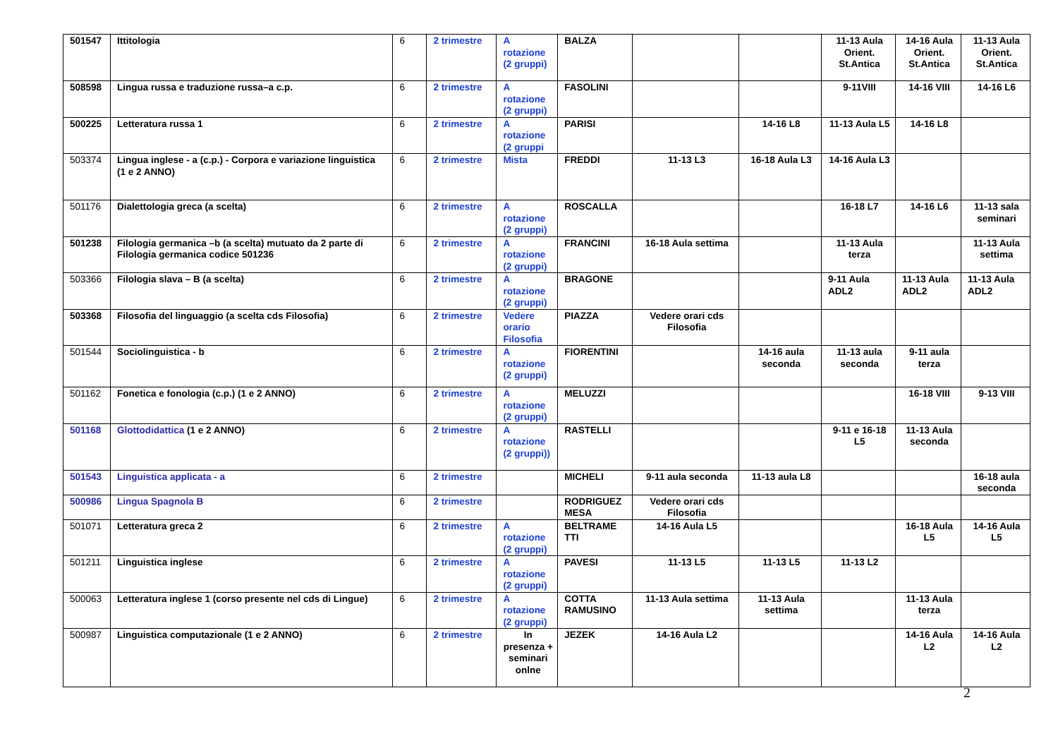| 501547 | Ittitologia | 6 | 2 trimestre | A rotazione (2 gruppi) | BALZA | | | 11-13 Aula Orient. St.Antica | 14-16 Aula Orient. St.Antica | 11-13 Aula Orient. St.Antica |
| 508598 | Lingua russa e traduzione russa–a c.p. | 6 | 2 trimestre | A rotazione (2 gruppi) | FASOLINI | | | 9-11VIII | 14-16 VIII | 14-16 L6 |
| 500225 | Letteratura russa 1 | 6 | 2 trimestre | A rotazione (2 gruppi | PARISI | | 14-16 L8 | 11-13 Aula L5 | 14-16 L8 | |
| 503374 | Lingua inglese - a (c.p.) - Corpora e variazione linguistica (1 e 2 ANNO) | 6 | 2 trimestre | Mista | FREDDI | 11-13 L3 | 16-18 Aula L3 | 14-16 Aula L3 | | |
| 501176 | Dialettologia greca (a scelta) | 6 | 2 trimestre | A rotazione (2 gruppi) | ROSCALLA | | | 16-18 L7 | 14-16 L6 | 11-13 sala seminari |
| 501238 | Filologia germanica –b (a scelta) mutuato da 2 parte di Filologia germanica codice 501236 | 6 | 2 trimestre | A rotazione (2 gruppi) | FRANCINI | 16-18 Aula settima | | 11-13 Aula terza | | 11-13 Aula settima |
| 503366 | Filologia slava – B (a scelta) | 6 | 2 trimestre | A rotazione (2 gruppi) | BRAGONE | | | 9-11 Aula ADL2 | 11-13 Aula ADL2 | 11-13 Aula ADL2 |
| 503368 | Filosofia del linguaggio (a scelta cds Filosofia) | 6 | 2 trimestre | Vedere orario Filosofia | PIAZZA | Vedere orari cds Filosofia | | | | |
| 501544 | Sociolinguistica - b | 6 | 2 trimestre | A rotazione (2 gruppi) | FIORENTINI | | 14-16 aula seconda | 11-13 aula seconda | 9-11 aula terza | |
| 501162 | Fonetica e fonologia (c.p.) (1 e 2 ANNO) | 6 | 2 trimestre | A rotazione (2 gruppi) | MELUZZI | | | | 16-18 VIII | 9-13 VIII |
| 501168 | Glottodidattica (1 e 2 ANNO) | 6 | 2 trimestre | A rotazione (2 gruppi)) | RASTELLI | | | 9-11 e 16-18 L5 | 11-13 Aula seconda | |
| 501543 | Linguistica applicata - a | 6 | 2 trimestre | | MICHELI | 9-11 aula seconda | 11-13 aula L8 | | | 16-18 aula seconda |
| 500986 | Lingua Spagnola B | 6 | 2 trimestre | | RODRIGUEZ MESA | Vedere orari cds Filosofia | | | | |
| 501071 | Letteratura greca 2 | 6 | 2 trimestre | A rotazione (2 gruppi) | BELTRAME TTI | 14-16 Aula L5 | | | 16-18 Aula L5 | 14-16 Aula L5 |
| 501211 | Linguistica inglese | 6 | 2 trimestre | A rotazione (2 gruppi) | PAVESI | 11-13 L5 | 11-13 L5 | 11-13 L2 | | |
| 500063 | Letteratura inglese 1 (corso presente nel cds di Lingue) | 6 | 2 trimestre | A rotazione (2 gruppi) | COTTA RAMUSINO | 11-13 Aula settima | 11-13 Aula settima | | 11-13 Aula terza | |
| 500987 | Linguistica computazionale (1 e 2 ANNO) | 6 | 2 trimestre | In presenza + seminari onlne | JEZEK | 14-16 Aula L2 | | | 14-16 Aula L2 | 14-16 Aula L2 |
2